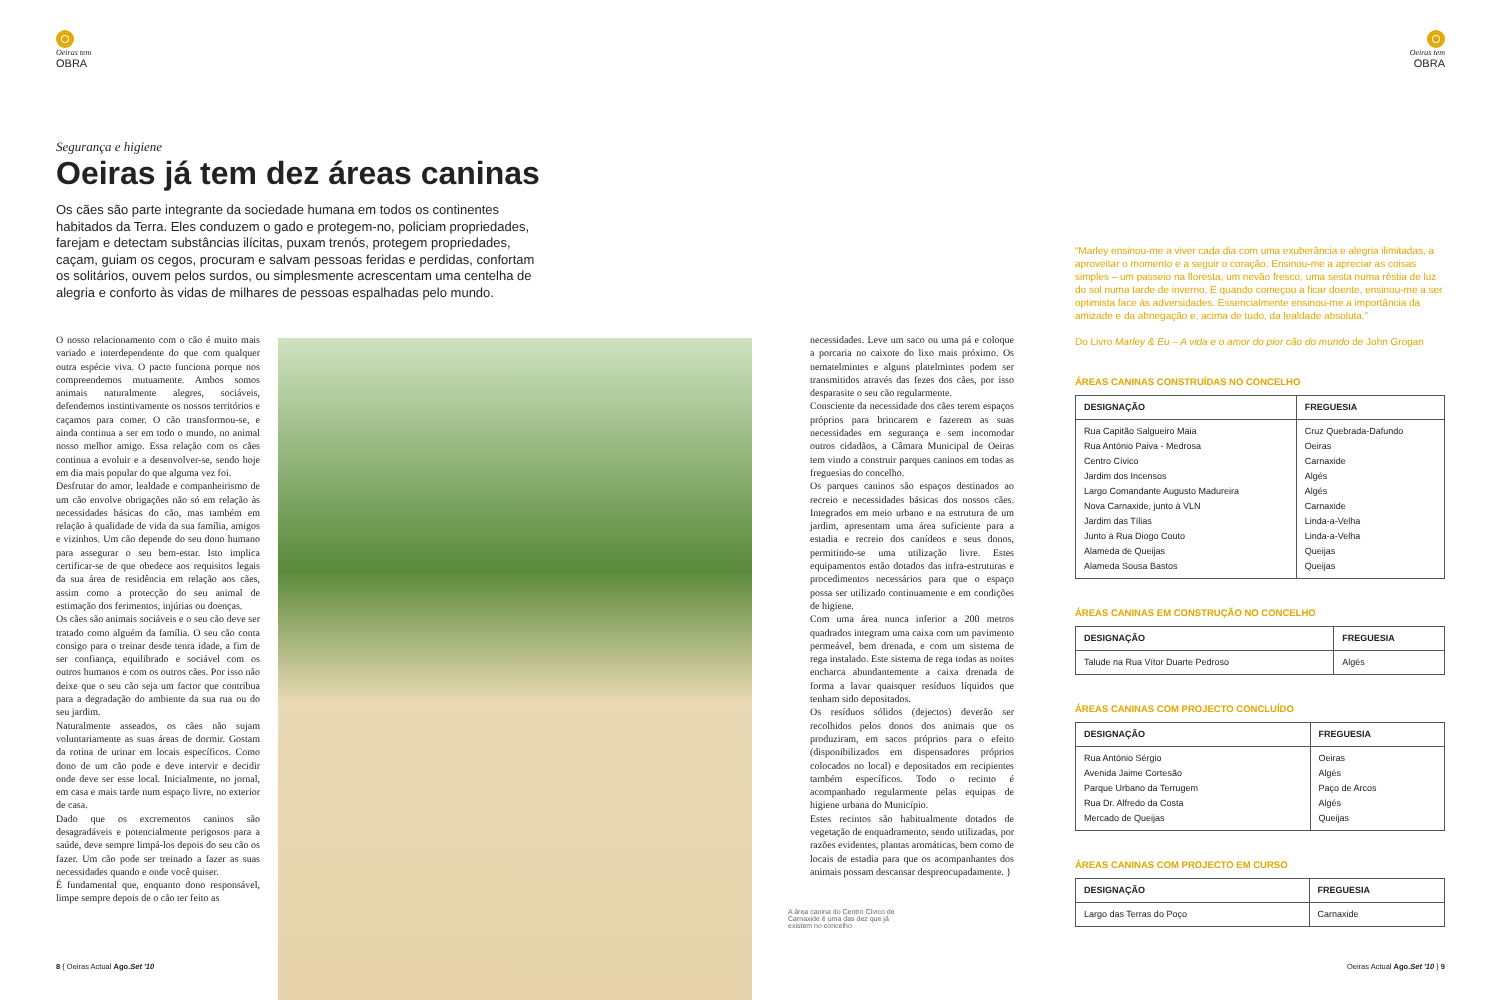Oeiras tem
OBRA
Segurança e higiene
Oeiras já tem dez áreas caninas
Os cães são parte integrante da sociedade humana em todos os continentes habitados da Terra. Eles conduzem o gado e protegem-no, policiam propriedades, farejam e detectam substâncias ilícitas, puxam trenós, protegem propriedades, caçam, guiam os cegos, procuram e salvam pessoas feridas e perdidas, confortam os solitários, ouvem pelos surdos, ou simplesmente acrescentam uma centelha de alegria e conforto às vidas de milhares de pessoas espalhadas pelo mundo.
O nosso relacionamento com o cão é muito mais variado e interdependente do que com qualquer outra espécie viva. O pacto funciona porque nos compreendemos mutuamente. Ambos somos animais naturalmente alegres, sociáveis, defendemos instintivamente os nossos territórios e caçamos para comer. O cão transformou-se, e ainda continua a ser em todo o mundo, no animal nosso melhor amigo. Essa relação com os cães continua a evoluir e a desenvolver-se, sendo hoje em dia mais popular do que alguma vez foi.
Desfrutar do amor, lealdade e companheirismo de um cão envolve obrigações não só em relação às necessidades básicas do cão, mas também em relação à qualidade de vida da sua família, amigos e vizinhos. Um cão depende do seu dono humano para assegurar o seu bem-estar. Isto implica certificar-se de que obedece aos requisitos legais da sua área de residência em relação aos cães, assim como a protecção do seu animal de estimação dos ferimentos, injúrias ou doenças.
Os cães são animais sociáveis e o seu cão deve ser tratado como alguém da família. O seu cão conta consigo para o treinar desde tenra idade, a fim de ser confiança, equilibrado e sociável com os outros humanos e com os outros cães. Por isso não deixe que o seu cão seja um factor que contribua para a degradação do ambiente da sua rua ou do seu jardim.
Naturalmente asseados, os cães não sujam voluntariamente as suas áreas de dormir. Gostam da rotina de urinar em locais específicos. Como dono de um cão pode e deve intervir e decidir onde deve ser esse local. Inicialmente, no jornal, em casa e mais tarde num espaço livre, no exterior de casa.
Dado que os excrementos caninos são desagradáveis e potencialmente perigosos para a saúde, deve sempre limpá-los depois do seu cão os fazer. Um cão pode ser treinado a fazer as suas necessidades quando e onde você quiser.
É fundamental que, enquanto dono responsável, limpe sempre depois de o cão ter feito as
necessidades. Leve um saco ou uma pá e coloque a porcaria no caixote do lixo mais próximo. Os nematelmintes e alguns platelmintes podem ser transmitidos através das fezes dos cães, por isso desparasite o seu cão regularmente.
Consciente da necessidade dos cães terem espaços próprios para brincarem e fazerem as suas necessidades em segurança e sem incomodar outros cidadãos, a Câmara Municipal de Oeiras tem vindo a construir parques caninos em todas as freguesias do concelho.
Os parques caninos são espaços destinados ao recreio e necessidades básicas dos nossos cães. Integrados em meio urbano e na estrutura de um jardim, apresentam uma área suficiente para a estadia e recreio dos canídeos e seus donos, permitindo-se uma utilização livre. Estes equipamentos estão dotados das infra-estruturas e procedimentos necessários para que o espaço possa ser utilizado continuamente e em condições de higiene.
Com uma área nunca inferior a 200 metros quadrados integram uma caixa com um pavimento permeável, bem drenada, e com um sistema de rega instalado. Este sistema de rega todas as noites encharca abundantemente a caixa drenada de forma a lavar quaisquer resíduos líquidos que tenham sido depositados.
Os resíduos sólidos (dejectos) deverão ser recolhidos pelos donos dos animais que os produziram, em sacos próprios para o efeito (disponibilizados em dispensadores próprios colocados no local) e depositados em recipientes também específicos. Todo o recinto é acompanhado regularmente pelas equipas de higiene urbana do Município.
Estes recintos são habitualmente dotados de vegetação de enquadramento, sendo utilizadas, por razões evidentes, plantas aromáticas, bem como de locais de estadia para que os acompanhantes dos animais possam descansar despreocupadamente. }
A área canina do Centro Cívico de Carnaxide é uma das dez que já existem no concelho
Oeiras tem
OBRA
“Marley ensinou-me a viver cada dia com uma exuberância e alegria ilimitadas, a aproveitar o momento e a seguir o coração. Ensinou-me a apreciar as coisas simples – um passeio na floresta, um nevão fresco, uma sesta numa réstia de luz do sol numa tarde de inverno. E quando começou a ficar doente, ensinou-me a ser optimista face às adversidades. Essencialmente ensinou-me a importância da amizade e da abnegação e, acima de tudo, da lealdade absoluta.”
Do Livro Marley & Eu – A vida e o amor do pior cão do mundo de John Grogan
ÁREAS CANINAS CONSTRUÍDAS NO CONCELHO
| DESIGNAÇÃO | FREGUESIA |
| --- | --- |
| Rua Capitão Salgueiro Maia Rua António Paiva - Medrosa Centro Cívico Jardim dos Incensos Largo Comandante Augusto Madureira Nova Carnaxide, junto à VLN Jardim das Tílias Junto à Rua Diogo Couto Alameda de Queijas Alameda Sousa Bastos | Cruz Quebrada-Dafundo Oeiras Carnaxide Algés Algés Carnaxide Linda-a-Velha Linda-a-Velha Queijas Queijas |
ÁREAS CANINAS EM CONSTRUÇÃO NO CONCELHO
| DESIGNAÇÃO | FREGUESIA |
| --- | --- |
| Talude na Rua Vítor Duarte Pedroso | Algés |
ÁREAS CANINAS COM PROJECTO CONCLUÍDO
| DESIGNAÇÃO | FREGUESIA |
| --- | --- |
| Rua António Sérgio Avenida Jaime Cortesão Parque Urbano da Terrugem Rua Dr. Alfredo da Costa Mercado de Queijas | Oeiras Algés Paço de Arcos Algés Queijas |
ÁREAS CANINAS COM PROJECTO EM CURSO
| DESIGNAÇÃO | FREGUESIA |
| --- | --- |
| Largo das Terras do Poço | Carnaxide |
8 { Oeiras Actual Ago.Set '10 Oeiras Actual Ago.Set '10 } 9